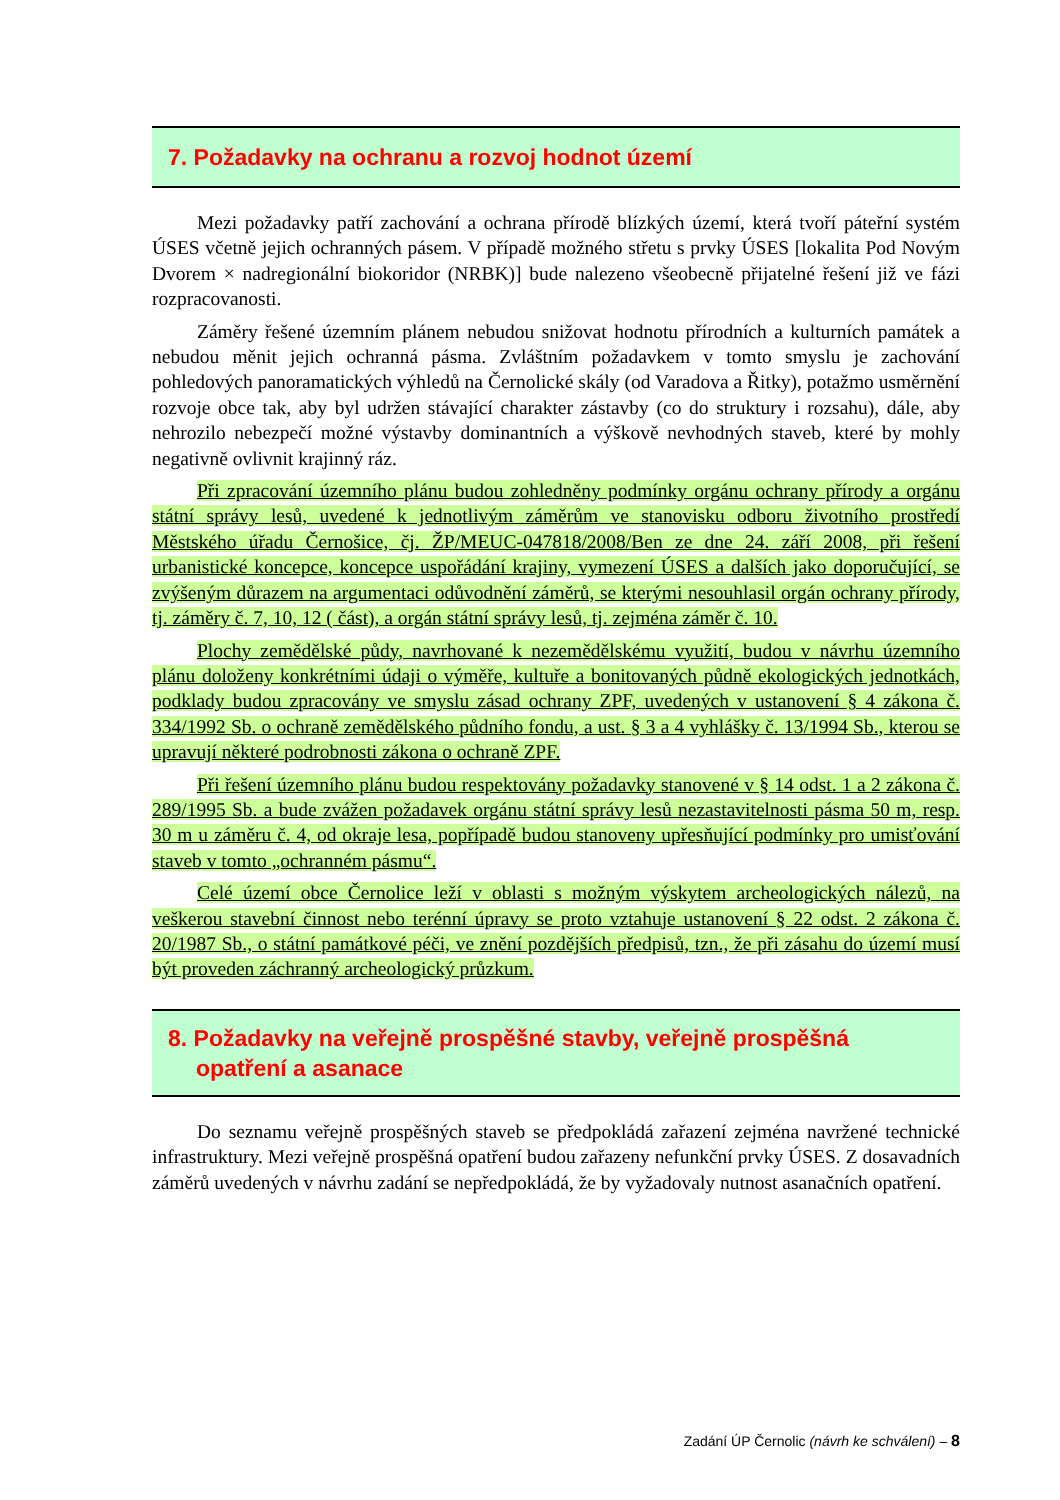7. Požadavky na ochranu a rozvoj hodnot území
Mezi požadavky patří zachování a ochrana přírodě blízkých území, která tvoří páteřní systém ÚSES včetně jejich ochranných pásem. V případě možného střetu s prvky ÚSES [lokalita Pod Novým Dvorem × nadregionální biokoridor (NRBK)] bude nalezeno všeobecně přijatelné řešení již ve fázi rozpracovanosti.
Záměry řešené územním plánem nebudou snižovat hodnotu přírodních a kulturních památek a nebudou měnit jejich ochranná pásma. Zvláštním požadavkem v tomto smyslu je zachování pohledových panoramatických výhledů na Černolické skály (od Varadova a Řitky), potažmo usměrnění rozvoje obce tak, aby byl udržen stávající charakter zástavby (co do struktury i rozsahu), dále, aby nehrozilo nebezpečí možné výstavby dominantních a výškově nevhodných staveb, které by mohly negativně ovlivnit krajinný ráz.
Při zpracování územního plánu budou zohledněny podmínky orgánu ochrany přírody a orgánu státní správy lesů, uvedené k jednotlivým záměrům ve stanovisku odboru životního prostředí Městského úřadu Černošice, čj. ŽP/MEUC-047818/2008/Ben ze dne 24. září 2008, při řešení urbanistické koncepce, koncepce uspořádání krajiny, vymezení ÚSES a dalších jako doporučující, se zvýšeným důrazem na argumentaci odůvodnění záměrů, se kterými nesouhlasil orgán ochrany přírody, tj. záměry č. 7, 10, 12 ( část), a orgán státní správy lesů, tj. zejména záměr č. 10.
Plochy zemědělské půdy, navrhované k nezemědělskému využití, budou v návrhu územního plánu doloženy konkrétními údaji o výměře, kultuře a bonitovaných půdně ekologických jednotkách, podklady budou zpracovány ve smyslu zásad ochrany ZPF, uvedených v ustanovení § 4 zákona č. 334/1992 Sb. o ochraně zemědělského půdního fondu, a ust. § 3 a 4 vyhlášky č. 13/1994 Sb., kterou se upravují některé podrobnosti zákona o ochraně ZPF.
Při řešení územního plánu budou respektovány požadavky stanovené v § 14 odst. 1 a 2 zákona č. 289/1995 Sb. a bude zvážen požadavek orgánu státní správy lesů nezastavitelnosti pásma 50 m, resp. 30 m u záměru č. 4, od okraje lesa, popřípadě budou stanoveny upřesňující podmínky pro umisťování staveb v tomto „ochranném pásmu“.
Celé území obce Černolice leží v oblasti s možným výskytem archeologických nálezů, na veškerou stavební činnost nebo terénní úpravy se proto vztahuje ustanovení § 22 odst. 2 zákona č. 20/1987 Sb., o státní památkové péči, ve znění pozdějších předpisů, tzn., že při zásahu do území musí být proveden záchranný archeologický průzkum.
8. Požadavky na veřejně prospěšné stavby, veřejně prospěšná
opatření a asanace
Do seznamu veřejně prospěšných staveb se předpokládá zařazení zejména navržené technické infrastruktury. Mezi veřejně prospěšná opatření budou zařazeny nefunkční prvky ÚSES. Z dosavadních záměrů uvedených v návrhu zadání se nepředpokládá, že by vyžadovaly nutnost asanačních opatření.
Zadání ÚP Černolic (návrh ke schválení) – 8